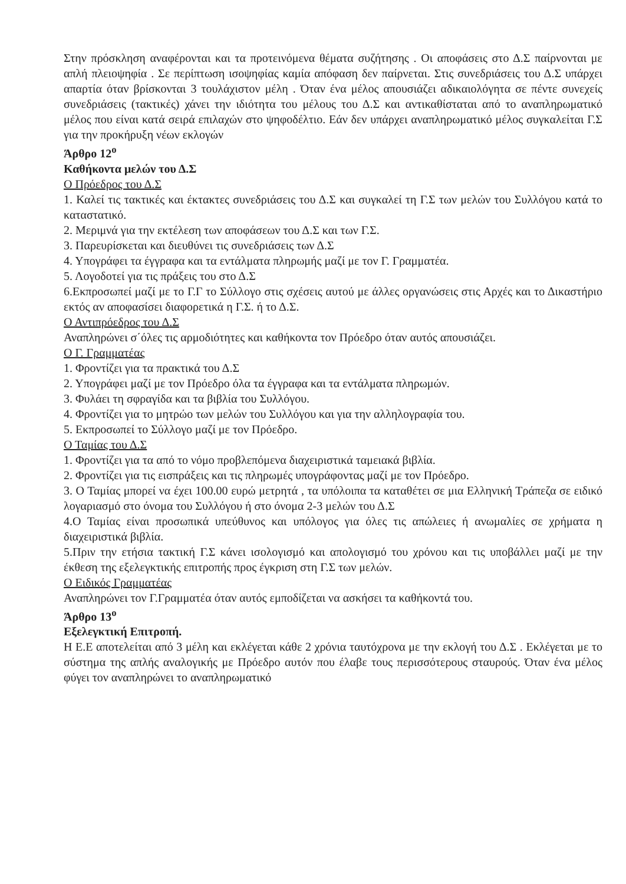Στην πρόσκληση αναφέρονται και τα προτεινόμενα θέματα συζήτησης . Οι αποφάσεις στο Δ.Σ παίρνονται με απλή πλειοψηφία . Σε περίπτωση ισοψηφίας καμία απόφαση δεν παίρνεται. Στις συνεδριάσεις του Δ.Σ υπάρχει απαρτία όταν βρίσκονται 3 τουλάχιστον μέλη . Όταν ένα μέλος απουσιάζει αδικαιολόγητα σε πέντε συνεχείς συνεδριάσεις (τακτικές) χάνει την ιδιότητα του μέλους του Δ.Σ και αντικαθίσταται από το αναπληρωματικό μέλος που είναι κατά σειρά επιλαχών στο ψηφοδέλτιο. Εάν δεν υπάρχει αναπληρωματικό μέλος συγκαλείται Γ.Σ για την προκήρυξη νέων εκλογών
Άρθρο 12<sup>ο</sup>
Καθήκοντα μελών του Δ.Σ
Ο Πρόεδρος του Δ.Σ
1. Καλεί τις τακτικές και έκτακτες συνεδριάσεις του Δ.Σ και συγκαλεί τη Γ.Σ των μελών του Συλλόγου κατά το καταστατικό.
2. Μεριμνά για την εκτέλεση των αποφάσεων του Δ.Σ και των Γ.Σ.
3. Παρευρίσκεται και διευθύνει τις συνεδριάσεις των Δ.Σ
4. Υπογράφει τα έγγραφα και τα εντάλματα πληρωμής μαζί με τον Γ. Γραμματέα.
5. Λογοδοτεί για τις πράξεις του στο Δ.Σ
6.Εκπροσωπεί μαζί με το Γ.Γ το Σύλλογο στις σχέσεις αυτού με άλλες οργανώσεις στις Αρχές και το Δικαστήριο εκτός αν αποφασίσει διαφορετικά η Γ.Σ. ή το Δ.Σ.
Ο Αντιπρόεδρος του Δ.Σ
Αναπληρώνει σ΄όλες τις αρμοδιότητες και καθήκοντα τον Πρόεδρο όταν αυτός απουσιάζει.
Ο Γ. Γραμματέας
1. Φροντίζει για τα πρακτικά του Δ.Σ
2. Υπογράφει μαζί με τον Πρόεδρο όλα τα έγγραφα και τα εντάλματα πληρωμών.
3. Φυλάει τη σφραγίδα και τα βιβλία του Συλλόγου.
4. Φροντίζει για το μητρώο των μελών του Συλλόγου και για την αλληλογραφία του.
5. Εκπροσωπεί το Σύλλογο μαζί με τον Πρόεδρο.
Ο Ταμίας του Δ.Σ
1. Φροντίζει για τα από το νόμο προβλεπόμενα διαχειριστικά ταμειακά βιβλία.
2. Φροντίζει για τις εισπράξεις και τις πληρωμές υπογράφοντας μαζί με τον Πρόεδρο.
3. Ο Ταμίας μπορεί να έχει 100.00 ευρώ μετρητά , τα υπόλοιπα τα καταθέτει σε μια Ελληνική Τράπεζα σε ειδικό λογαριασμό στο όνομα του Συλλόγου ή στο όνομα 2-3 μελών του Δ.Σ
4.Ο Ταμίας είναι προσωπικά υπεύθυνος και υπόλογος για όλες τις απώλειες ή ανωμαλίες σε χρήματα η διαχειριστικά βιβλία.
5.Πριν την ετήσια τακτική Γ.Σ κάνει ισολογισμό και απολογισμό του χρόνου και τις υποβάλλει μαζί με την έκθεση της εξελεγκτικής επιτροπής προς έγκριση στη Γ.Σ των μελών.
Ο Ειδικός Γραμματέας
Αναπληρώνει τον Γ.Γραμματέα όταν αυτός εμποδίζεται να ασκήσει τα καθήκοντά του.
Άρθρο 13<sup>ο</sup>
Εξελεγκτική Επιτροπή.
Η Ε.Ε αποτελείται από 3 μέλη και εκλέγεται κάθε 2 χρόνια ταυτόχρονα με την εκλογή του Δ.Σ . Εκλέγεται με το σύστημα της απλής αναλογικής με Πρόεδρο αυτόν που έλαβε τους περισσότερους σταυρούς. Όταν ένα μέλος φύγει τον αναπληρώνει το αναπληρωματικό